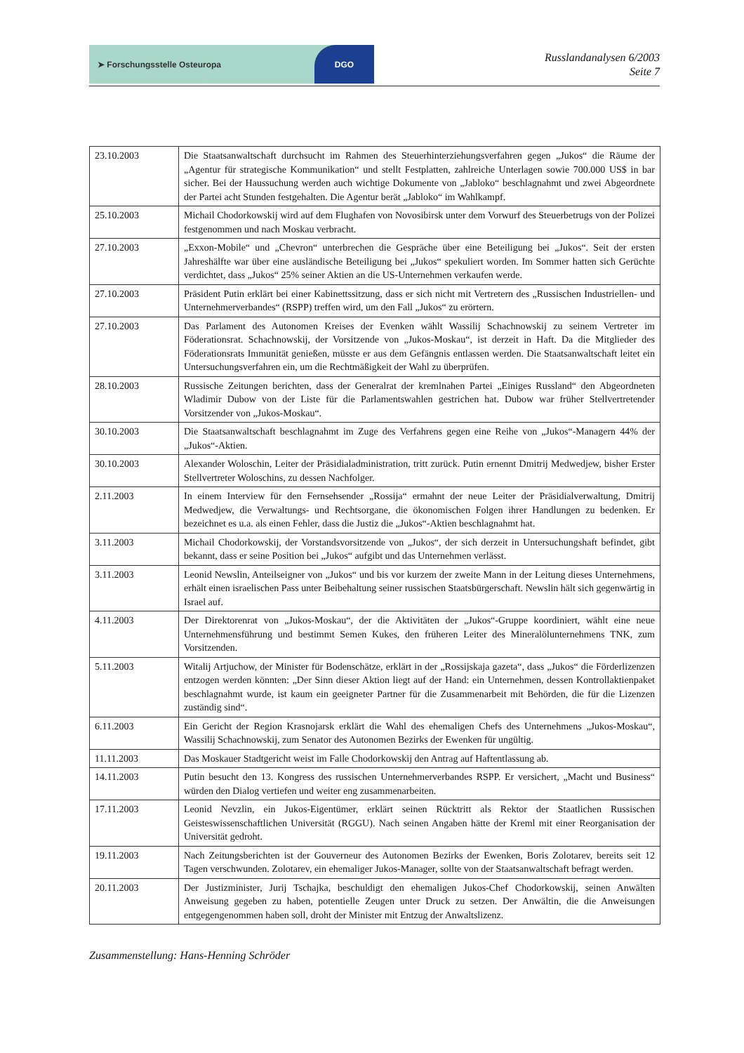➤ Forschungsstelle Osteuropa DGO
Russlandanalysen 6/2003
Seite 7
| 23.10.2003 | Die Staatsanwaltschaft durchsucht im Rahmen des Steuerhinterziehungsverfahren gegen „Jukos“ die Räume der „Agentur für strategische Kommunikation“ und stellt Festplatten, zahlreiche Unterlagen sowie 700.000 US$ in bar sicher. Bei der Haussuchung werden auch wichtige Dokumente von „Jabloko“ beschlagnahmt und zwei Abgeordnete der Partei acht Stunden festgehalten. Die Agentur berät „Jabloko“ im Wahlkampf. |
| 25.10.2003 | Michail Chodorkowskij wird auf dem Flughafen von Novosibirsk unter dem Vorwurf des Steuerbetrugs von der Polizei festgenommen und nach Moskau verbracht. |
| 27.10.2003 | „Exxon-Mobile“ und „Chevron“ unterbrechen die Gespräche über eine Beteiligung bei „Jukos“. Seit der ersten Jahreshälfte war über eine ausländische Beteiligung bei „Jukos“ spekuliert worden. Im Sommer hatten sich Gerüchte verdichtet, dass „Jukos“ 25% seiner Aktien an die US-Unternehmen verkaufen werde. |
| 27.10.2003 | Präsident Putin erklärt bei einer Kabinettssitzung, dass er sich nicht mit Vertretern des „Russischen Industriellen- und Unternehmerverbandes“ (RSPP) treffen wird, um den Fall „Jukos“ zu erörtern. |
| 27.10.2003 | Das Parlament des Autonomen Kreises der Evenken wählt Wassilij Schachnowskij zu seinem Vertreter im Föderationsrat. Schachnowskij, der Vorsitzende von „Jukos-Moskau“, ist derzeit in Haft. Da die Mitglieder des Föderationsrats Immunität genießen, müsste er aus dem Gefängnis entlassen werden. Die Staatsanwaltschaft leitet ein Untersuchungsverfahren ein, um die Rechtmäßigkeit der Wahl zu überprüfen. |
| 28.10.2003 | Russische Zeitungen berichten, dass der Generalrat der kremlnahen Partei „Einiges Russland“ den Abgeordneten Wladimir Dubow von der Liste für die Parlamentswahlen gestrichen hat. Dubow war früher Stellvertretender Vorsitzender von „Jukos-Moskau“. |
| 30.10.2003 | Die Staatsanwaltschaft beschlagnahmt im Zuge des Verfahrens gegen eine Reihe von „Jukos“-Managern 44% der „Jukos“-Aktien. |
| 30.10.2003 | Alexander Woloschin, Leiter der Präsidialadministration, tritt zurück. Putin ernennt Dmitrij Medwedjew, bisher Erster Stellvertreter Woloschins, zu dessen Nachfolger. |
| 2.11.2003 | In einem Interview für den Fernsehsender „Rossija“ ermahnt der neue Leiter der Präsidialverwaltung, Dmitrij Medwedjew, die Verwaltungs- und Rechtsorgane, die ökonomischen Folgen ihrer Handlungen zu bedenken. Er bezeichnet es u.a. als einen Fehler, dass die Justiz die „Jukos“-Aktien beschlagnahmt hat. |
| 3.11.2003 | Michail Chodorkowskij, der Vorstandsvorsitzende von „Jukos“, der sich derzeit in Untersuchungshaft befindet, gibt bekannt, dass er seine Position bei „Jukos“ aufgibt und das Unternehmen verlässt. |
| 3.11.2003 | Leonid Newslin, Anteilseigner von „Jukos“ und bis vor kurzem der zweite Mann in der Leitung dieses Unternehmens, erhält einen israelischen Pass unter Beibehaltung seiner russischen Staatsbürgerschaft. Newslin hält sich gegenwärtig in Israel auf. |
| 4.11.2003 | Der Direktorenrat von „Jukos-Moskau“, der die Aktivitäten der „Jukos“-Gruppe koordiniert, wählt eine neue Unternehmensführung und bestimmt Semen Kukes, den früheren Leiter des Mineralölunternehmens TNK, zum Vorsitzenden. |
| 5.11.2003 | Witalij Artjuchow, der Minister für Bodenschätze, erklärt in der „Rossijskaja gazeta“, dass „Jukos“ die Förderlizenzen entzogen werden könnten: „Der Sinn dieser Aktion liegt auf der Hand: ein Unternehmen, dessen Kontrollaktienpaket beschlagnahmt wurde, ist kaum ein geeigneter Partner für die Zusammenarbeit mit Behörden, die für die Lizenzen zuständig sind“. |
| 6.11.2003 | Ein Gericht der Region Krasnojarsk erklärt die Wahl des ehemaligen Chefs des Unternehmens „Jukos-Moskau“, Wassilij Schachnowskij, zum Senator des Autonomen Bezirks der Ewenken für ungültig. |
| 11.11.2003 | Das Moskauer Stadtgericht weist im Falle Chodorkowskij den Antrag auf Haftentlassung ab. |
| 14.11.2003 | Putin besucht den 13. Kongress des russischen Unternehmerverbandes RSPP. Er versichert, „Macht und Business“ würden den Dialog vertiefen und weiter eng zusammenarbeiten. |
| 17.11.2003 | Leonid Nevzlin, ein Jukos-Eigentümer, erklärt seinen Rücktritt als Rektor der Staatlichen Russischen Geisteswissenschaftlichen Universität (RGGU). Nach seinen Angaben hätte der Kreml mit einer Reorganisation der Universität gedroht. |
| 19.11.2003 | Nach Zeitungsberichten ist der Gouverneur des Autonomen Bezirks der Ewenken, Boris Zolotarev, bereits seit 12 Tagen verschwunden. Zolotarev, ein ehemaliger Jukos-Manager, sollte von der Staatsanwaltschaft befragt werden. |
| 20.11.2003 | Der Justizminister, Jurij Tschajka, beschuldigt den ehemaligen Jukos-Chef Chodorkowskij, seinen Anwälten Anweisung gegeben zu haben, potentielle Zeugen unter Druck zu setzen. Der Anwältin, die die Anweisungen entgegengenommen haben soll, droht der Minister mit Entzug der Anwaltslizenz. |
Zusammenstellung: Hans-Henning Schröder